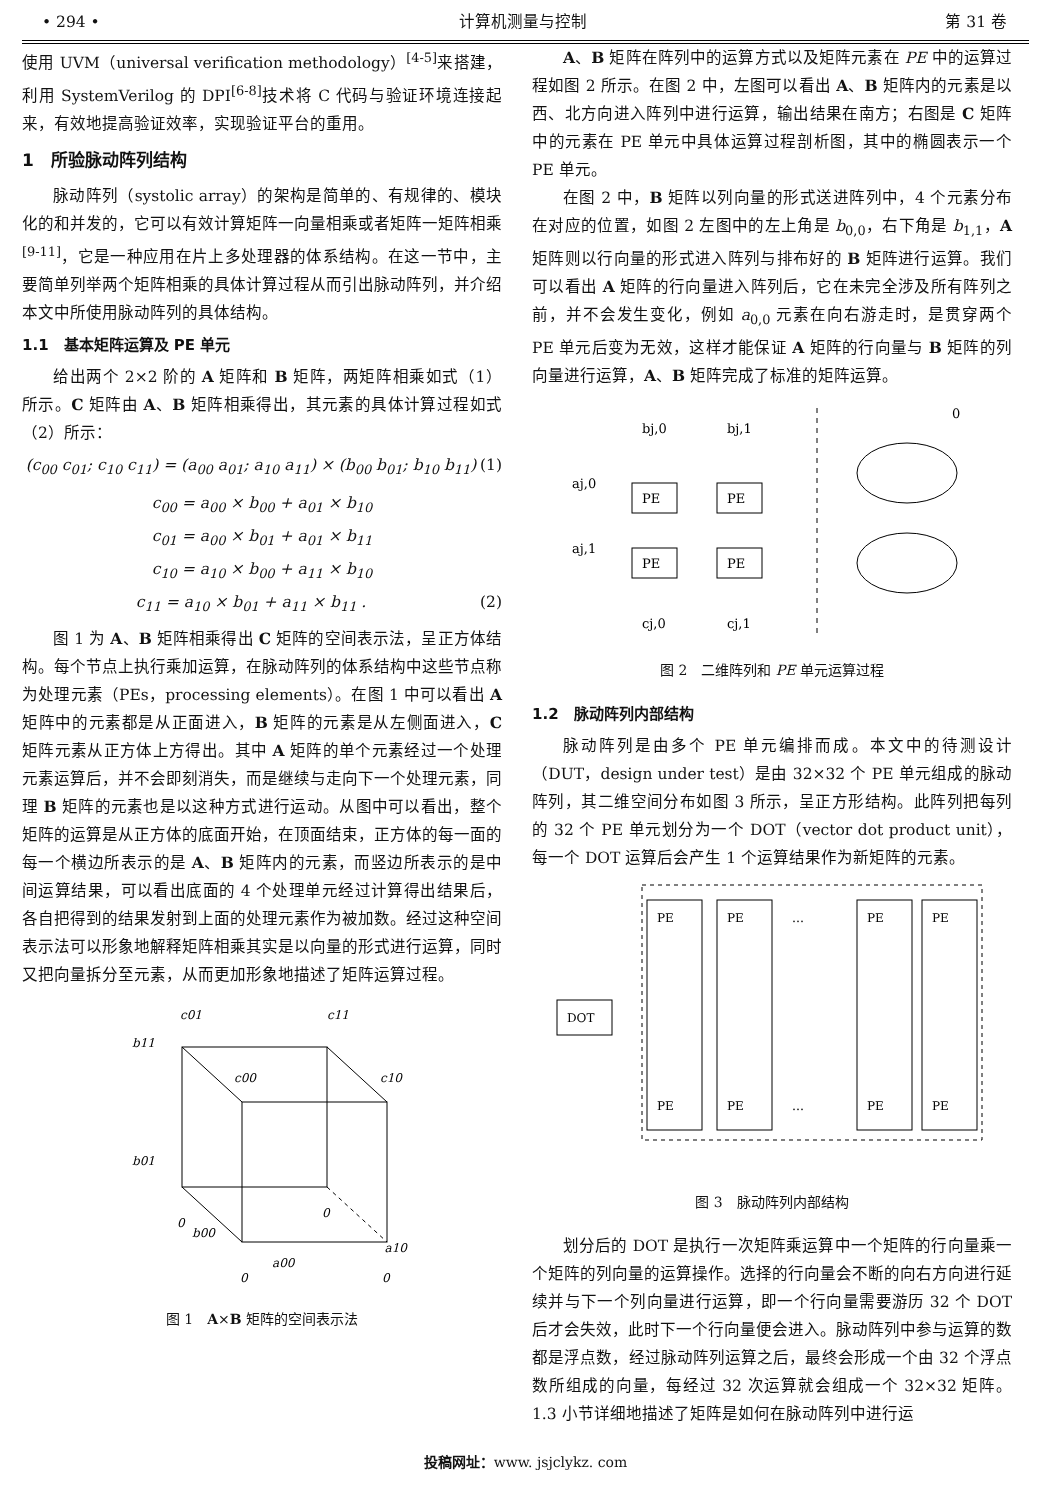• 294 • 计算机测量与控制 第 31 卷
使用 UVM（universal verification methodology）<sup>[4-5]</sup>来搭建，利用 SystemVerilog 的 DPI<sup>[6-8]</sup>技术将 C 代码与验证环境连接起来，有效地提高验证效率，实现验证平台的重用。
1　所验脉动阵列结构
脉动阵列（systolic array）的架构是简单的、有规律的、模块化的和并发的，它可以有效计算矩阵一向量相乘或者矩阵一矩阵相乘<sup>[9-11]</sup>，它是一种应用在片上多处理器的体系结构。在这一节中，主要简单列举两个矩阵相乘的具体计算过程从而引出脉动阵列，并介绍本文中所使用脉动阵列的具体结构。
1.1　基本矩阵运算及 PE 单元
给出两个 2×2 阶的 A 矩阵和 B 矩阵，两矩阵相乘如式（1）所示。C 矩阵由 A、B 矩阵相乘得出，其元素的具体计算过程如式（2）所示：
(c<sub>00</sub> c<sub>01</sub>; c<sub>10</sub> c<sub>11</sub>) = (a<sub>00</sub> a<sub>01</sub>; a<sub>10</sub> a<sub>11</sub>) × (b<sub>00</sub> b<sub>01</sub>; b<sub>10</sub> b<sub>11</sub>) (1)
c<sub>00</sub> = a<sub>00</sub> × b<sub>00</sub> + a<sub>01</sub> × b<sub>10</sub>
c<sub>01</sub> = a<sub>00</sub> × b<sub>01</sub> + a<sub>01</sub> × b<sub>11</sub>
c<sub>10</sub> = a<sub>10</sub> × b<sub>00</sub> + a<sub>11</sub> × b<sub>10</sub>
c<sub>11</sub> = a<sub>10</sub> × b<sub>01</sub> + a<sub>11</sub> × b<sub>11</sub> . (2)
图 1 为 A、B 矩阵相乘得出 C 矩阵的空间表示法，呈正方体结构。每个节点上执行乘加运算，在脉动阵列的体系结构中这些节点称为处理元素（PEs，processing elements）。在图 1 中可以看出 A 矩阵中的元素都是从正面进入，B 矩阵的元素是从左侧面进入，C 矩阵元素从正方体上方得出。其中 A 矩阵的单个元素经过一个处理元素运算后，并不会即刻消失，而是继续与走向下一个处理元素，同理 B 矩阵的元素也是以这种方式进行运动。从图中可以看出，整个矩阵的运算是从正方体的底面开始，在顶面结束，正方体的每一面的每一个横边所表示的是 A、B 矩阵内的元素，而竖边所表示的是中间运算结果，可以看出底面的 4 个处理单元经过计算得出结果后，各自把得到的结果发射到上面的处理元素作为被加数。经过这种空间表示法可以形象地解释矩阵相乘其实是以向量的形式进行运算，同时又把向量拆分至元素，从而更加形象地描述了矩阵运算过程。
c01
c11
c00
c10
b11
b01
b00
a00
a10
0
0
0
0
图 1　A×B 矩阵的空间表示法
A、B 矩阵在阵列中的运算方式以及矩阵元素在 PE 中的运算过程如图 2 所示。在图 2 中，左图可以看出 A、B 矩阵内的元素是以西、北方向进入阵列中进行运算，输出结果在南方；右图是 C 矩阵中的元素在 PE 单元中具体运算过程剖析图，其中的椭圆表示一个 PE 单元。
在图 2 中，B 矩阵以列向量的形式送进阵列中，4 个元素分布在对应的位置，如图 2 左图中的左上角是 b<sub>0,0</sub>，右下角是 b<sub>1,1</sub>，A 矩阵则以行向量的形式进入阵列与排布好的 B 矩阵进行运算。我们可以看出 A 矩阵的行向量进入阵列后，它在未完全涉及所有阵列之前，并不会发生变化，例如 a<sub>0,0</sub> 元素在向右游走时，是贯穿两个 PE 单元后变为无效，这样才能保证 A 矩阵的行向量与 B 矩阵的列向量进行运算，A、B 矩阵完成了标准的矩阵运算。
PE
PE
PE
PE
bj,0
bj,1
aj,0
aj,1
cj,0
cj,1
0
图 2　二维阵列和 PE 单元运算过程
1.2　脉动阵列内部结构
脉动阵列是由多个 PE 单元编排而成。本文中的待测设计（DUT，design under test）是由 32×32 个 PE 单元组成的脉动阵列，其二维空间分布如图 3 所示，呈正方形结构。此阵列把每列的 32 个 PE 单元划分为一个 DOT（vector dot product unit），每一个 DOT 运算后会产生 1 个运算结果作为新矩阵的元素。
DOT
PE
PE
…
PE
PE
PE
PE
…
PE
PE
图 3　脉动阵列内部结构
划分后的 DOT 是执行一次矩阵乘运算中一个矩阵的行向量乘一个矩阵的列向量的运算操作。选择的行向量会不断的向右方向进行延续并与下一个列向量进行运算，即一个行向量需要游历 32 个 DOT 后才会失效，此时下一个行向量便会进入。脉动阵列中参与运算的数都是浮点数，经过脉动阵列运算之后，最终会形成一个由 32 个浮点数所组成的向量，每经过 32 次运算就会组成一个 32×32 矩阵。1.3 小节详细地描述了矩阵是如何在脉动阵列中进行运
投稿网址：www. jsjclykz. com